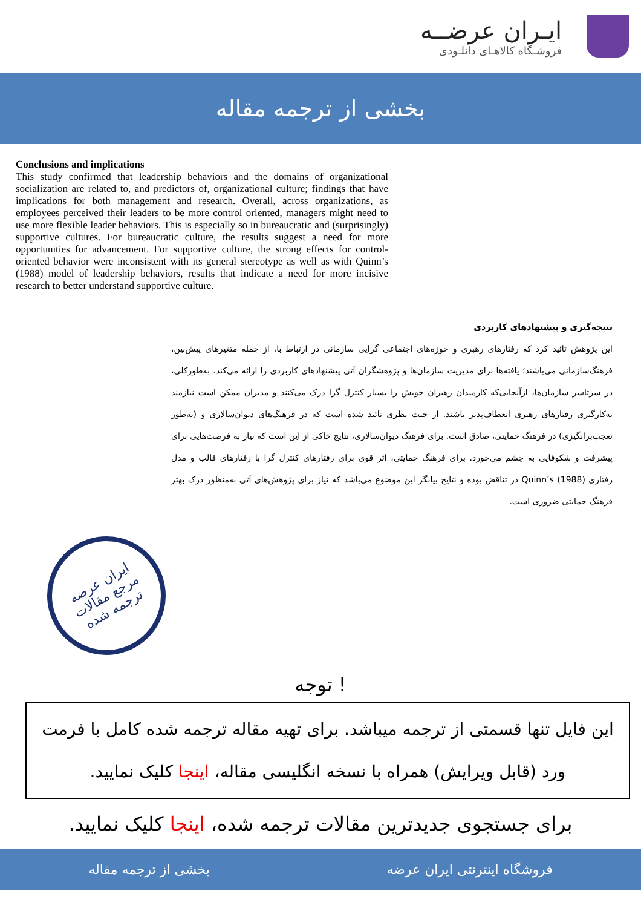ایـران عرضــه
فروشـگاه کالاهـای دانلـودی
بخشی از ترجمه مقاله
Conclusions and implications
This study confirmed that leadership behaviors and the domains of organizational socialization are related to, and predictors of, organizational culture; findings that have implications for both management and research. Overall, across organizations, as employees perceived their leaders to be more control oriented, managers might need to use more flexible leader behaviors. This is especially so in bureaucratic and (surprisingly) supportive cultures. For bureaucratic culture, the results suggest a need for more opportunities for advancement. For supportive culture, the strong effects for control-oriented behavior were inconsistent with its general stereotype as well as with Quinn’s (1988) model of leadership behaviors, results that indicate a need for more incisive research to better understand supportive culture.
نتیجه‌گیری و پیشنهادهای کاربردی
این پژوهش تائید کرد که رفتارهای رهبری و حوزه‌های اجتماعی گرایی سازمانی در ارتباط با، از جمله متغیرهای پیش‌بین، فرهنگ‌سازمانی می‌باشند؛ یافته‌ها برای مدیریت سازمان‌ها و پژوهشگران آتی پیشنهادهای کاربردی را ارائه می‌کند. به‌طورکلی، در سرتاسر سازمان‌ها، ازآنجایی‌که کارمندان رهبران خویش را بسیار کنترل گرا درک می‌کنند و مدیران ممکن است نیازمند به‌کارگیری رفتارهای رهبری انعطاف‌پذیر باشند. از حیث نظری تائید شده است که در فرهنگ‌های دیوان‌سالاری و (به‌طور تعجب‌برانگیزی) در فرهنگ حمایتی، صادق است. برای فرهنگ دیوان‌سالاری، نتایج خاکی از این است که نیاز به فرصت‌هایی برای پیشرفت و شکوفایی به چشم می‌خورد. برای فرهنگ حمایتی، اثر قوی برای رفتارهای کنترل گرا با رفتارهای قالب و مدل رفتاری Quinn’s (1988) در تناقض بوده و نتایج بیانگر این موضوع می‌باشد که نیاز برای پژوهش‌های آتی به‌منظور درک بهتر فرهنگ حمایتی ضروری است.
ایران عرضه
مرجع مقالات
ترجمه شده
توجه !
این فایل تنها قسمتی از ترجمه میباشد. برای تهیه مقاله ترجمه شده کامل با فرمت ورد (قابل ویرایش) همراه با نسخه انگلیسی مقاله، اینجا کلیک نمایید.
برای جستجوی جدیدترین مقالات ترجمه شده، اینجا کلیک نمایید.
فروشگاه اینترنتی ایران عرضه بخشی از ترجمه مقاله